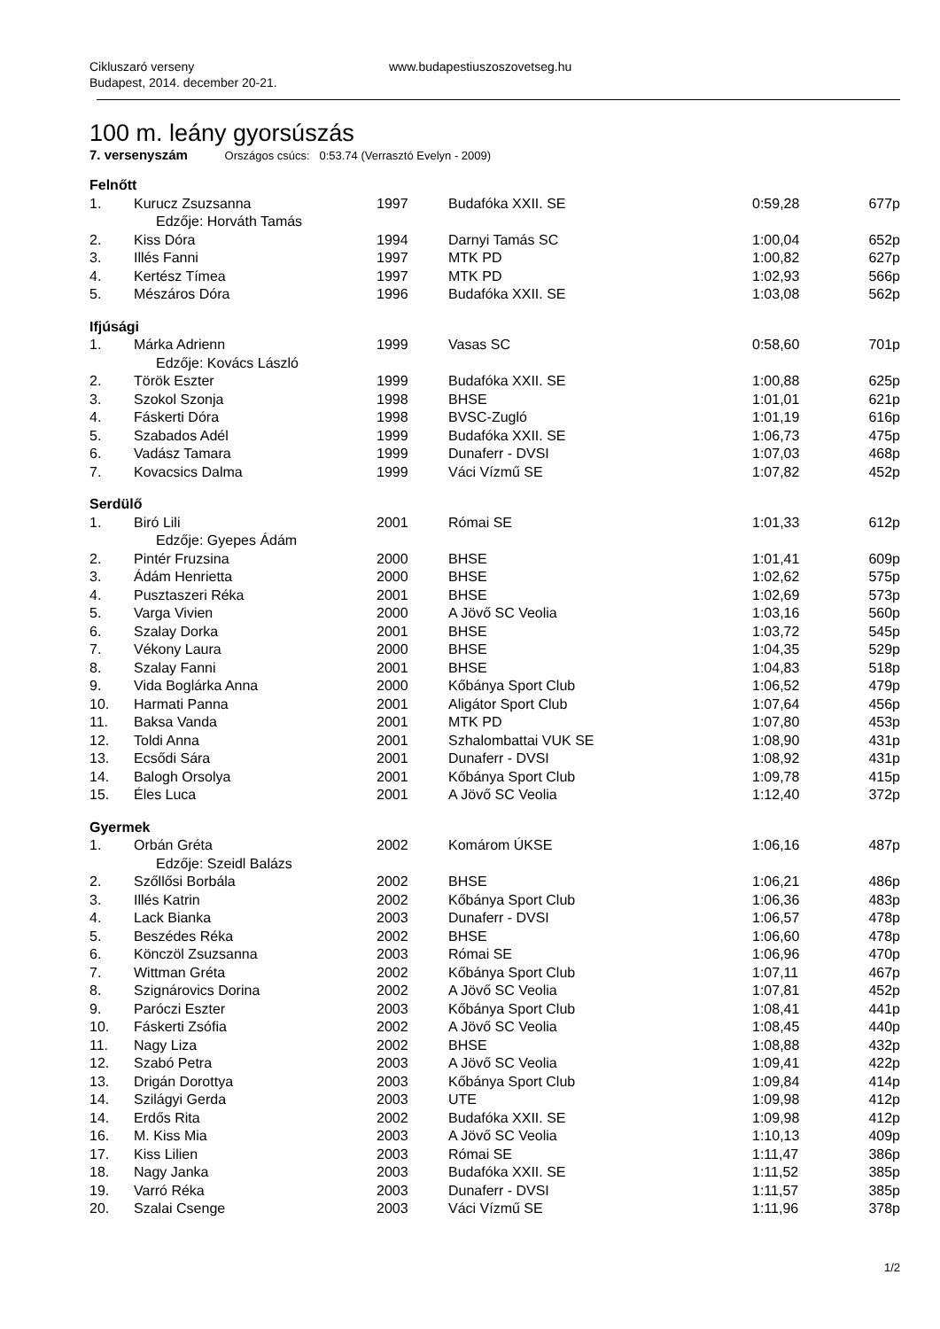Cikluszaró verseny
Budapest, 2014. december 20-21.
www.budapestiuszoszovetseg.hu
100 m. leány gyorsúszás
7. versenyszám Országos csúcs: 0:53.74 (Verrasztó Evelyn - 2009)
| Felnőtt | | | | | |
| 1. | Kurucz Zsuzsanna | 1997 | Budafóka XXII. SE | 0:59,28 | 677p |
| | Edzője: Horváth Tamás | | | | |
| 2. | Kiss Dóra | 1994 | Darnyi Tamás SC | 1:00,04 | 652p |
| 3. | Illés Fanni | 1997 | MTK PD | 1:00,82 | 627p |
| 4. | Kertész Tímea | 1997 | MTK PD | 1:02,93 | 566p |
| 5. | Mészáros Dóra | 1996 | Budafóka XXII. SE | 1:03,08 | 562p |
| Ifjúsági | | | | | |
| 1. | Márka Adrienn | 1999 | Vasas SC | 0:58,60 | 701p |
| | Edzője: Kovács László | | | | |
| 2. | Török Eszter | 1999 | Budafóka XXII. SE | 1:00,88 | 625p |
| 3. | Szokol Szonja | 1998 | BHSE | 1:01,01 | 621p |
| 4. | Fáskerti Dóra | 1998 | BVSC-Zugló | 1:01,19 | 616p |
| 5. | Szabados Adél | 1999 | Budafóka XXII. SE | 1:06,73 | 475p |
| 6. | Vadász Tamara | 1999 | Dunaferr - DVSI | 1:07,03 | 468p |
| 7. | Kovacsics Dalma | 1999 | Váci Vízmű SE | 1:07,82 | 452p |
| Serdülő | | | | | |
| 1. | Biró Lili | 2001 | Római SE | 1:01,33 | 612p |
| | Edzője: Gyepes Ádám | | | | |
| 2. | Pintér Fruzsina | 2000 | BHSE | 1:01,41 | 609p |
| 3. | Ádám Henrietta | 2000 | BHSE | 1:02,62 | 575p |
| 4. | Pusztaszeri Réka | 2001 | BHSE | 1:02,69 | 573p |
| 5. | Varga Vivien | 2000 | A Jövő SC Veolia | 1:03,16 | 560p |
| 6. | Szalay Dorka | 2001 | BHSE | 1:03,72 | 545p |
| 7. | Vékony Laura | 2000 | BHSE | 1:04,35 | 529p |
| 8. | Szalay Fanni | 2001 | BHSE | 1:04,83 | 518p |
| 9. | Vida Boglárka Anna | 2000 | Kőbánya Sport Club | 1:06,52 | 479p |
| 10. | Harmati Panna | 2001 | Aligátor Sport Club | 1:07,64 | 456p |
| 11. | Baksa Vanda | 2001 | MTK PD | 1:07,80 | 453p |
| 12. | Toldi Anna | 2001 | Szhalombattai VUK SE | 1:08,90 | 431p |
| 13. | Ecsődi Sára | 2001 | Dunaferr - DVSI | 1:08,92 | 431p |
| 14. | Balogh Orsolya | 2001 | Kőbánya Sport Club | 1:09,78 | 415p |
| 15. | Éles Luca | 2001 | A Jövő SC Veolia | 1:12,40 | 372p |
| Gyermek | | | | | |
| 1. | Orbán Gréta | 2002 | Komárom ÚKSE | 1:06,16 | 487p |
| | Edzője: Szeidl Balázs | | | | |
| 2. | Szőllősi Borbála | 2002 | BHSE | 1:06,21 | 486p |
| 3. | Illés Katrin | 2002 | Kőbánya Sport Club | 1:06,36 | 483p |
| 4. | Lack Bianka | 2003 | Dunaferr - DVSI | 1:06,57 | 478p |
| 5. | Beszédes Réka | 2002 | BHSE | 1:06,60 | 478p |
| 6. | Könczöl Zsuzsanna | 2003 | Római SE | 1:06,96 | 470p |
| 7. | Wittman Gréta | 2002 | Kőbánya Sport Club | 1:07,11 | 467p |
| 8. | Szignárovics Dorina | 2002 | A Jövő SC Veolia | 1:07,81 | 452p |
| 9. | Paróczi Eszter | 2003 | Kőbánya Sport Club | 1:08,41 | 441p |
| 10. | Fáskerti Zsófia | 2002 | A Jövő SC Veolia | 1:08,45 | 440p |
| 11. | Nagy Liza | 2002 | BHSE | 1:08,88 | 432p |
| 12. | Szabó Petra | 2003 | A Jövő SC Veolia | 1:09,41 | 422p |
| 13. | Drigán Dorottya | 2003 | Kőbánya Sport Club | 1:09,84 | 414p |
| 14. | Szilágyi Gerda | 2003 | UTE | 1:09,98 | 412p |
| 14. | Erdős Rita | 2002 | Budafóka XXII. SE | 1:09,98 | 412p |
| 16. | M. Kiss Mia | 2003 | A Jövő SC Veolia | 1:10,13 | 409p |
| 17. | Kiss Lilien | 2003 | Római SE | 1:11,47 | 386p |
| 18. | Nagy Janka | 2003 | Budafóka XXII. SE | 1:11,52 | 385p |
| 19. | Varró Réka | 2003 | Dunaferr - DVSI | 1:11,57 | 385p |
| 20. | Szalai Csenge | 2003 | Váci Vízmű SE | 1:11,96 | 378p |
1/2